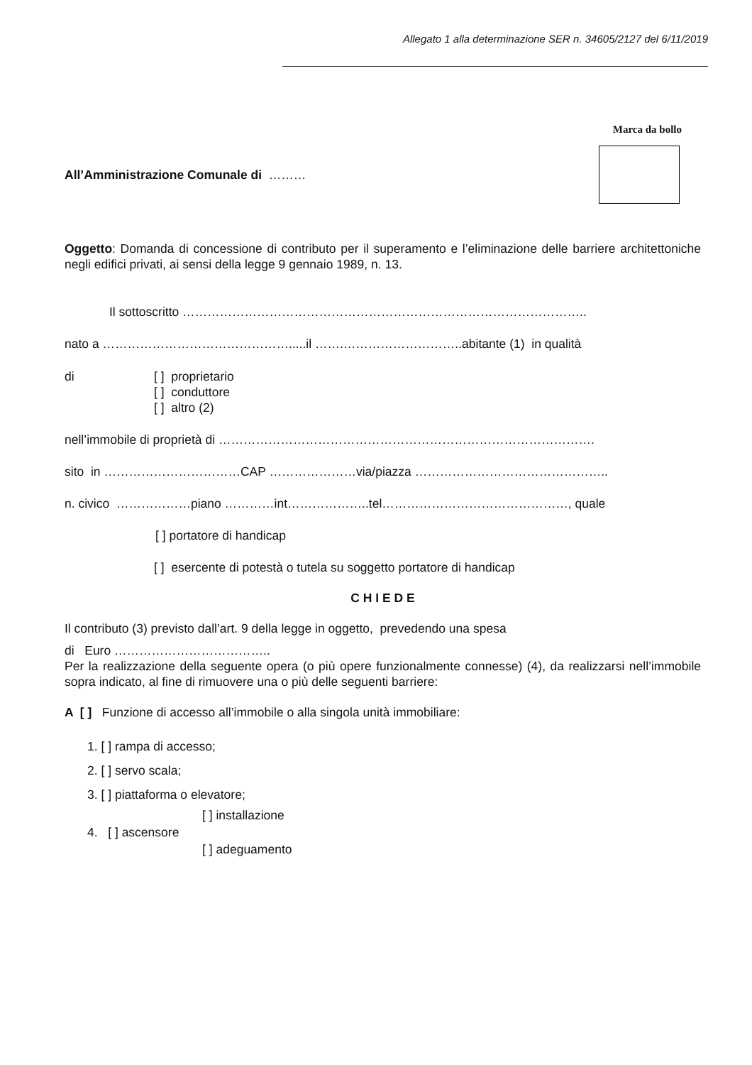Allegato 1 alla determinazione SER n. 34605/2127 del 6/11/2019
Marca da bollo
All’Amministrazione Comunale di ………
Oggetto: Domanda di concessione di contributo per il superamento e l’eliminazione delle barriere architettoniche negli edifici privati, ai sensi della legge 9 gennaio 1989, n. 13.
Il sottoscritto ……………………………………………………………………………………..
nato a ……………………………………….....il …….………………………..abitante (1) in qualità
di [ ] proprietario
[ ] conduttore
[ ] altro (2)
nell’immobile di proprietà di ……………………………………………………………………………….
sito in ……………………………CAP …………………via/piazza ………………………………………..
n. civico ………………piano …………int………………..tel………………………………………, quale
[ ] portatore di handicap
[ ] esercente di potestà o tutela su soggetto portatore di handicap
C H I E D E
Il contributo (3) previsto dall’art. 9 della legge in oggetto, prevedendo una spesa
di Euro ………………………………..
Per la realizzazione della seguente opera (o più opere funzionalmente connesse) (4), da realizzarsi nell’immobile sopra indicato, al fine di rimuovere una o più delle seguenti barriere:
A [ ] Funzione di accesso all’immobile o alla singola unità immobiliare:
1. [ ] rampa di accesso;
2. [ ] servo scala;
3. [ ] piattaforma o elevatore;
4. [ ] ascensore
[ ] installazione
[ ] adeguamento